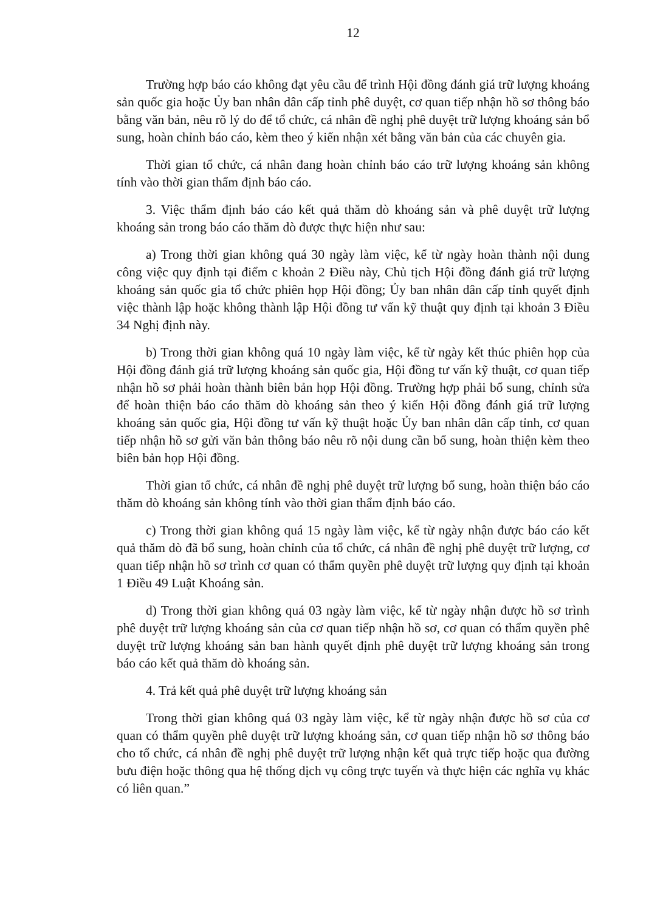12
Trường hợp báo cáo không đạt yêu cầu để trình Hội đồng đánh giá trữ lượng khoáng sản quốc gia hoặc Ủy ban nhân dân cấp tỉnh phê duyệt, cơ quan tiếp nhận hồ sơ thông báo bằng văn bản, nêu rõ lý do để tổ chức, cá nhân đề nghị phê duyệt trữ lượng khoáng sản bổ sung, hoàn chỉnh báo cáo, kèm theo ý kiến nhận xét bằng văn bản của các chuyên gia.
Thời gian tổ chức, cá nhân đang hoàn chỉnh báo cáo trữ lượng khoáng sản không tính vào thời gian thẩm định báo cáo.
3. Việc thẩm định báo cáo kết quả thăm dò khoáng sản và phê duyệt trữ lượng khoáng sản trong báo cáo thăm dò được thực hiện như sau:
a) Trong thời gian không quá 30 ngày làm việc, kể từ ngày hoàn thành nội dung công việc quy định tại điểm c khoản 2 Điều này, Chủ tịch Hội đồng đánh giá trữ lượng khoáng sản quốc gia tổ chức phiên họp Hội đồng; Ủy ban nhân dân cấp tỉnh quyết định việc thành lập hoặc không thành lập Hội đồng tư vấn kỹ thuật quy định tại khoản 3 Điều 34 Nghị định này.
b) Trong thời gian không quá 10 ngày làm việc, kể từ ngày kết thúc phiên họp của Hội đồng đánh giá trữ lượng khoáng sản quốc gia, Hội đồng tư vấn kỹ thuật, cơ quan tiếp nhận hồ sơ phải hoàn thành biên bản họp Hội đồng. Trường hợp phải bổ sung, chỉnh sửa để hoàn thiện báo cáo thăm dò khoáng sản theo ý kiến Hội đồng đánh giá trữ lượng khoáng sản quốc gia, Hội đồng tư vấn kỹ thuật hoặc Ủy ban nhân dân cấp tỉnh, cơ quan tiếp nhận hồ sơ gửi văn bản thông báo nêu rõ nội dung cần bổ sung, hoàn thiện kèm theo biên bản họp Hội đồng.
Thời gian tổ chức, cá nhân đề nghị phê duyệt trữ lượng bổ sung, hoàn thiện báo cáo thăm dò khoáng sản không tính vào thời gian thẩm định báo cáo.
c) Trong thời gian không quá 15 ngày làm việc, kể từ ngày nhận được báo cáo kết quả thăm dò đã bổ sung, hoàn chỉnh của tổ chức, cá nhân đề nghị phê duyệt trữ lượng, cơ quan tiếp nhận hồ sơ trình cơ quan có thẩm quyền phê duyệt trữ lượng quy định tại khoản 1 Điều 49 Luật Khoáng sản.
d) Trong thời gian không quá 03 ngày làm việc, kể từ ngày nhận được hồ sơ trình phê duyệt trữ lượng khoáng sản của cơ quan tiếp nhận hồ sơ, cơ quan có thẩm quyền phê duyệt trữ lượng khoáng sản ban hành quyết định phê duyệt trữ lượng khoáng sản trong báo cáo kết quả thăm dò khoáng sản.
4. Trả kết quả phê duyệt trữ lượng khoáng sản
Trong thời gian không quá 03 ngày làm việc, kể từ ngày nhận được hồ sơ của cơ quan có thẩm quyền phê duyệt trữ lượng khoáng sản, cơ quan tiếp nhận hồ sơ thông báo cho tổ chức, cá nhân đề nghị phê duyệt trữ lượng nhận kết quả trực tiếp hoặc qua đường bưu điện hoặc thông qua hệ thống dịch vụ công trực tuyến và thực hiện các nghĩa vụ khác có liên quan.”